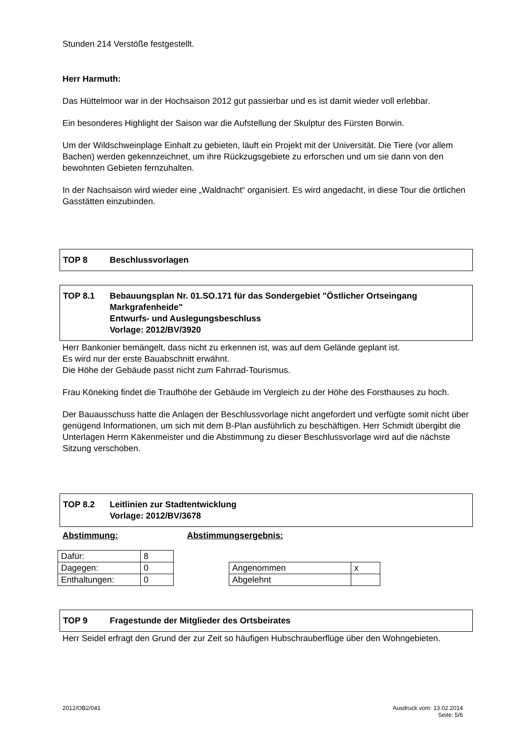Stunden 214 Verstöße festgestellt.
Herr Harmuth:
Das Hüttelmoor war in der Hochsaison 2012 gut passierbar und es ist damit wieder voll erlebbar.
Ein besonderes Highlight der Saison war die Aufstellung der Skulptur des Fürsten Borwin.
Um der Wildschweinplage Einhalt zu gebieten, läuft ein Projekt mit der Universität. Die Tiere (vor allem Bachen) werden gekennzeichnet, um ihre Rückzugsgebiete zu erforschen und um sie dann von den bewohnten Gebieten fernzuhalten.
In der Nachsaison wird wieder eine „Waldnacht“ organisiert. Es wird angedacht, in diese Tour die örtlichen Gasstätten einzubinden.
TOP 8 Beschlussvorlagen
TOP 8.1 Bebauungsplan Nr. 01.SO.171 für das Sondergebiet "Östlicher Ortseingang Markgrafenheide"
Entwurfs- und Auslegungsbeschluss
Vorlage: 2012/BV/3920
Herr Bankonier bemängelt, dass nicht zu erkennen ist, was auf dem Gelände geplant ist.
Es wird nur der erste Bauabschnitt erwähnt.
Die Höhe der Gebäude passt nicht zum Fahrrad-Tourismus.
Frau Köneking findet die Traufhöhe der Gebäude im Vergleich zu der Höhe des Forsthauses zu hoch.
Der Bauausschuss hatte die Anlagen der Beschlussvorlage nicht angefordert und verfügte somit nicht über genügend Informationen, um sich mit dem B-Plan ausführlich zu beschäftigen. Herr Schmidt übergibt die Unterlagen Herrn Käkenmeister und die Abstimmung zu dieser Beschlussvorlage wird auf die nächste Sitzung verschoben.
TOP 8.2 Leitlinien zur Stadtentwicklung
Vorlage: 2012/BV/3678
Abstimmung: Abstimmungsergebnis:
| Dafür: | 8 |
| Dagegen: | 0 |
| Enthaltungen: | 0 |
| Angenommen | x |
| Abgelehnt | |
TOP 9 Fragestunde der Mitglieder des Ortsbeirates
Herr Seidel erfragt den Grund der zur Zeit so häufigen Hubschrauberflüge über den Wohngebieten.
2012/OB2/041 Ausdruck vom: 13.02.2014
Seite: 5/6